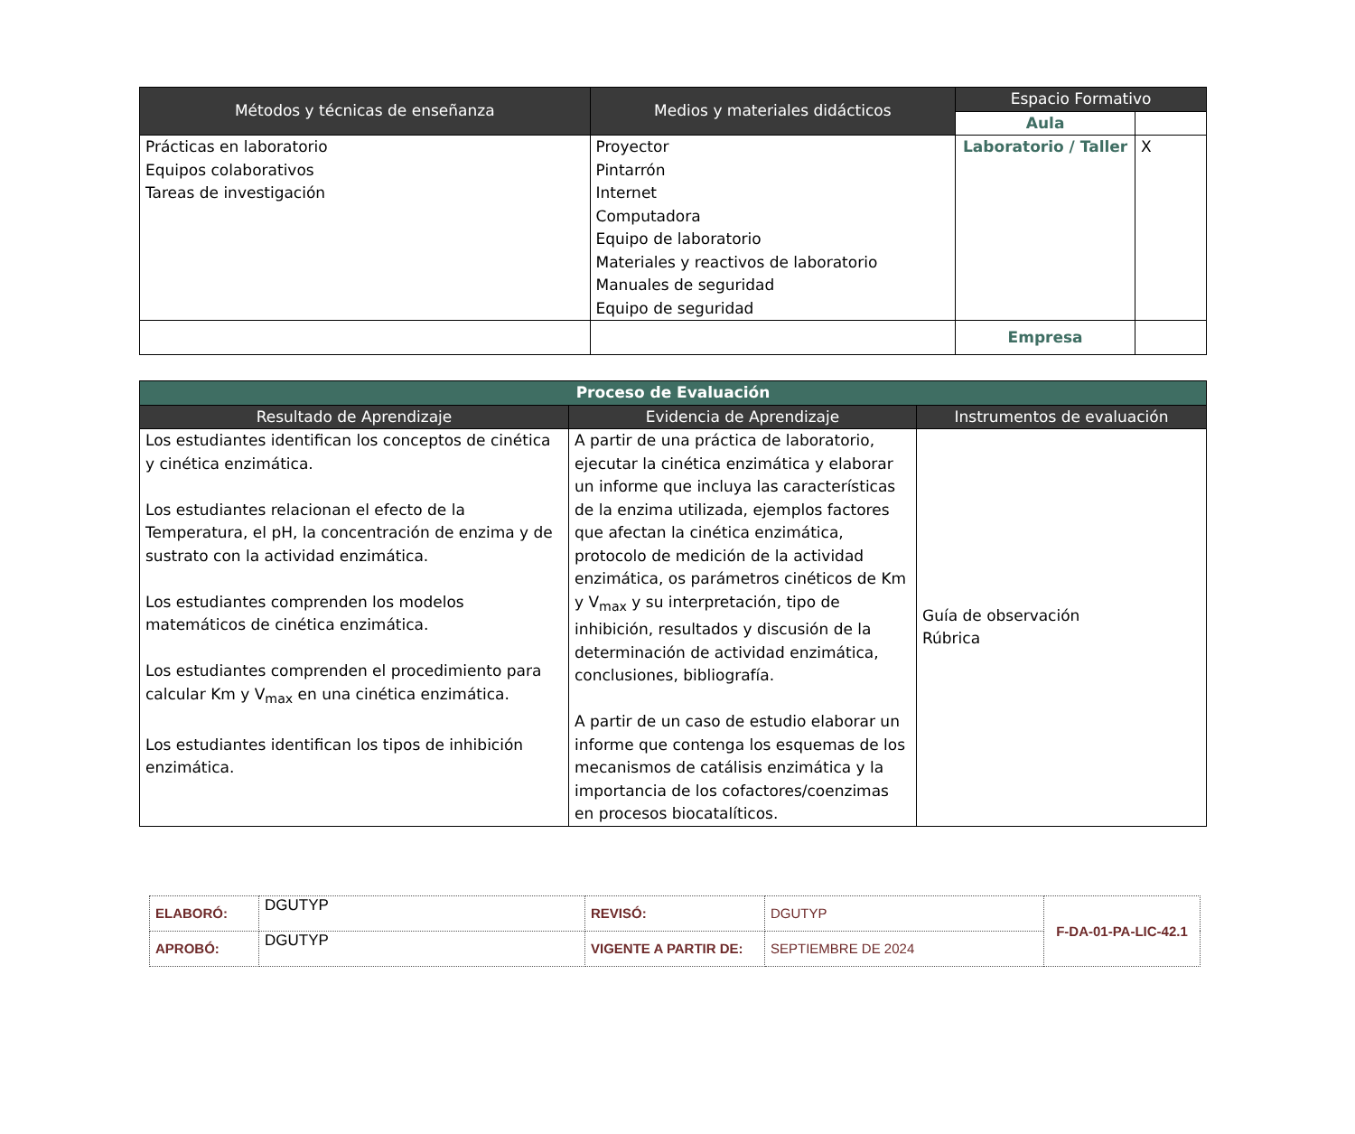| Métodos y técnicas de enseñanza | Medios y materiales didácticos | Espacio Formativo | |
| --- | --- | --- | --- |
| | | Aula | |
| Prácticas en laboratorio Equipos colaborativos Tareas de investigación | Proyector Pintarrón Internet Computadora Equipo de laboratorio Materiales y reactivos de laboratorio Manuales de seguridad Equipo de seguridad | Laboratorio / Taller | X |
| | | Empresa | |
| Proceso de Evaluación | | |
| Resultado de Aprendizaje | Evidencia de Aprendizaje | Instrumentos de evaluación |
| Los estudiantes identifican los conceptos de cinética y cinética enzimática. Los estudiantes relacionan el efecto de la Temperatura, el pH, la concentración de enzima y de sustrato con la actividad enzimática. Los estudiantes comprenden los modelos matemáticos de cinética enzimática. Los estudiantes comprenden el procedimiento para calcular Km y V<sub>max</sub> en una cinética enzimática. Los estudiantes identifican los tipos de inhibición enzimática. | A partir de una práctica de laboratorio, ejecutar la cinética enzimática y elaborar un informe que incluya las características de la enzima utilizada, ejemplos factores que afectan la cinética enzimática, protocolo de medición de la actividad enzimática, os parámetros cinéticos de Km y V<sub>max</sub> y su interpretación, tipo de inhibición, resultados y discusión de la determinación de actividad enzimática, conclusiones, bibliografía. A partir de un caso de estudio elaborar un informe que contenga los esquemas de los mecanismos de catálisis enzimática y la importancia de los cofactores/coenzimas en procesos biocatalíticos. | Guía de observación Rúbrica |
| ELABORÓ: | DGUTYP | REVISÓ: | DGUTYP | F-DA-01-PA-LIC-42.1 |
| APROBÓ: | DGUTYP | VIGENTE A PARTIR DE: | SEPTIEMBRE DE 2024 | |